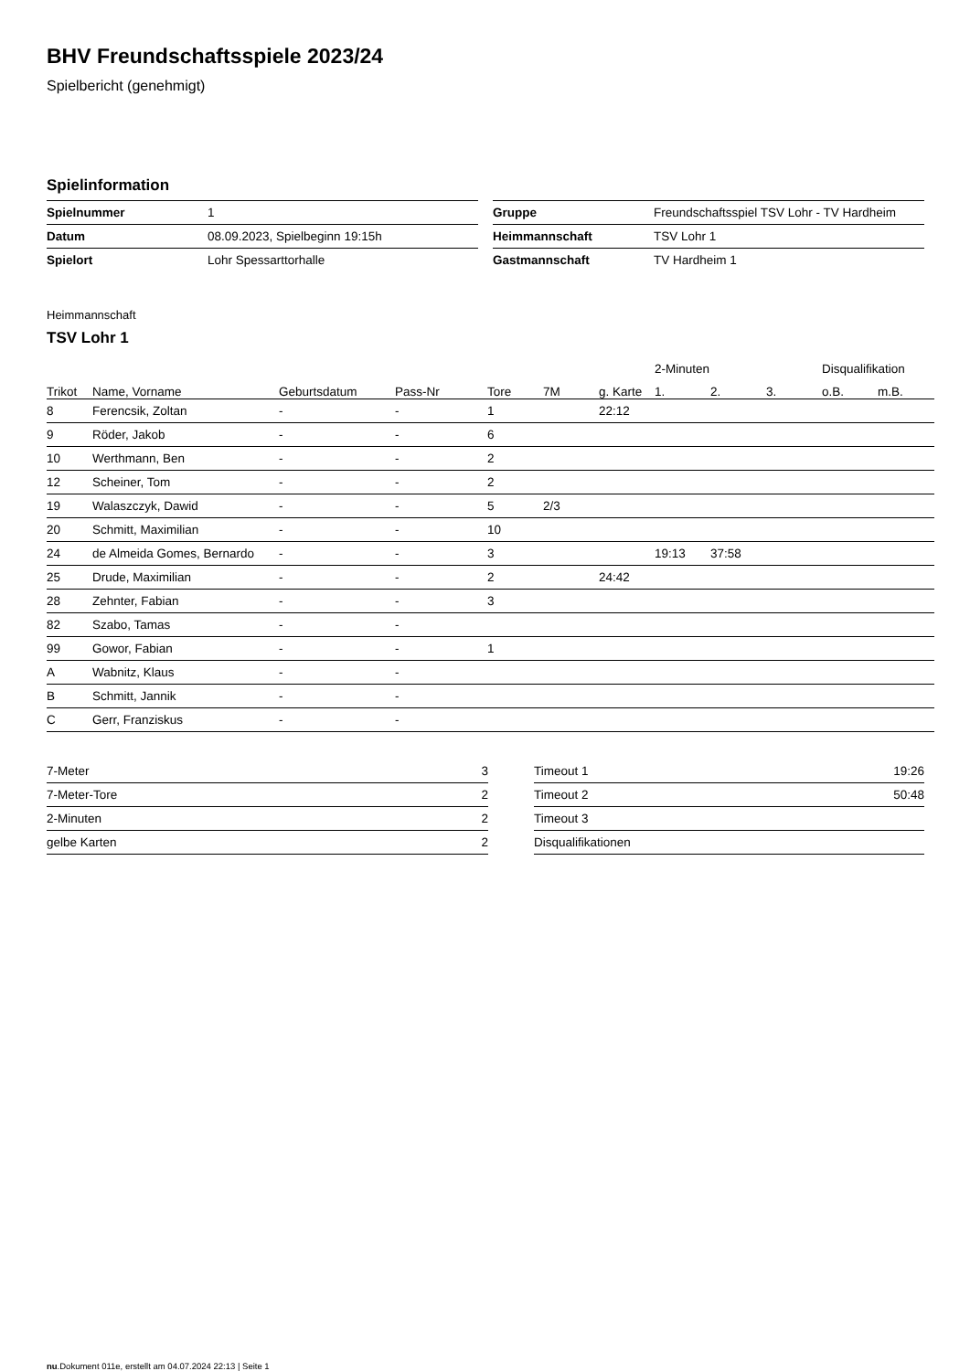BHV Freundschaftsspiele 2023/24
Spielbericht (genehmigt)
Spielinformation
| Spielnummer | 1 |
| Datum | 08.09.2023, Spielbeginn 19:15h |
| Spielort | Lohr Spessarttorhalle |
| Gruppe | Freundschaftsspiel TSV Lohr - TV Hardheim |
| Heimmannschaft | TSV Lohr 1 |
| Gastmannschaft | TV Hardheim 1 |
Heimmannschaft
TSV Lohr 1
| | | | | | | | 2-Minuten | | | Disqualifikation | |
| --- | --- | --- | --- | --- | --- | --- | --- | --- | --- | --- | --- |
| Trikot | Name, Vorname | Geburtsdatum | Pass-Nr | Tore | 7M | g. Karte | 1. | 2. | 3. | o.B. | m.B. |
| 8 | Ferencsik, Zoltan | - | - | 1 | | 22:12 | | | | | |
| 9 | Röder, Jakob | - | - | 6 | | | | | | | |
| 10 | Werthmann, Ben | - | - | 2 | | | | | | | |
| 12 | Scheiner, Tom | - | - | 2 | | | | | | | |
| 19 | Walaszczyk, Dawid | - | - | 5 | 2/3 | | | | | | |
| 20 | Schmitt, Maximilian | - | - | 10 | | | | | | | |
| 24 | de Almeida Gomes, Bernardo | - | - | 3 | | | 19:13 | 37:58 | | | |
| 25 | Drude, Maximilian | - | - | 2 | | 24:42 | | | | | |
| 28 | Zehnter, Fabian | - | - | 3 | | | | | | | |
| 82 | Szabo, Tamas | - | - | | | | | | | | |
| 99 | Gowor, Fabian | - | - | 1 | | | | | | | |
| A | Wabnitz, Klaus | - | - | | | | | | | | |
| B | Schmitt, Jannik | - | - | | | | | | | | |
| C | Gerr, Franziskus | - | - | | | | | | | | |
| 7-Meter | 3 |
| 7-Meter-Tore | 2 |
| 2-Minuten | 2 |
| gelbe Karten | 2 |
| Timeout 1 | 19:26 |
| Timeout 2 | 50:48 |
| Timeout 3 | |
| Disqualifikationen | |
nu.Dokument 011e, erstellt am 04.07.2024 22:13 | Seite 1